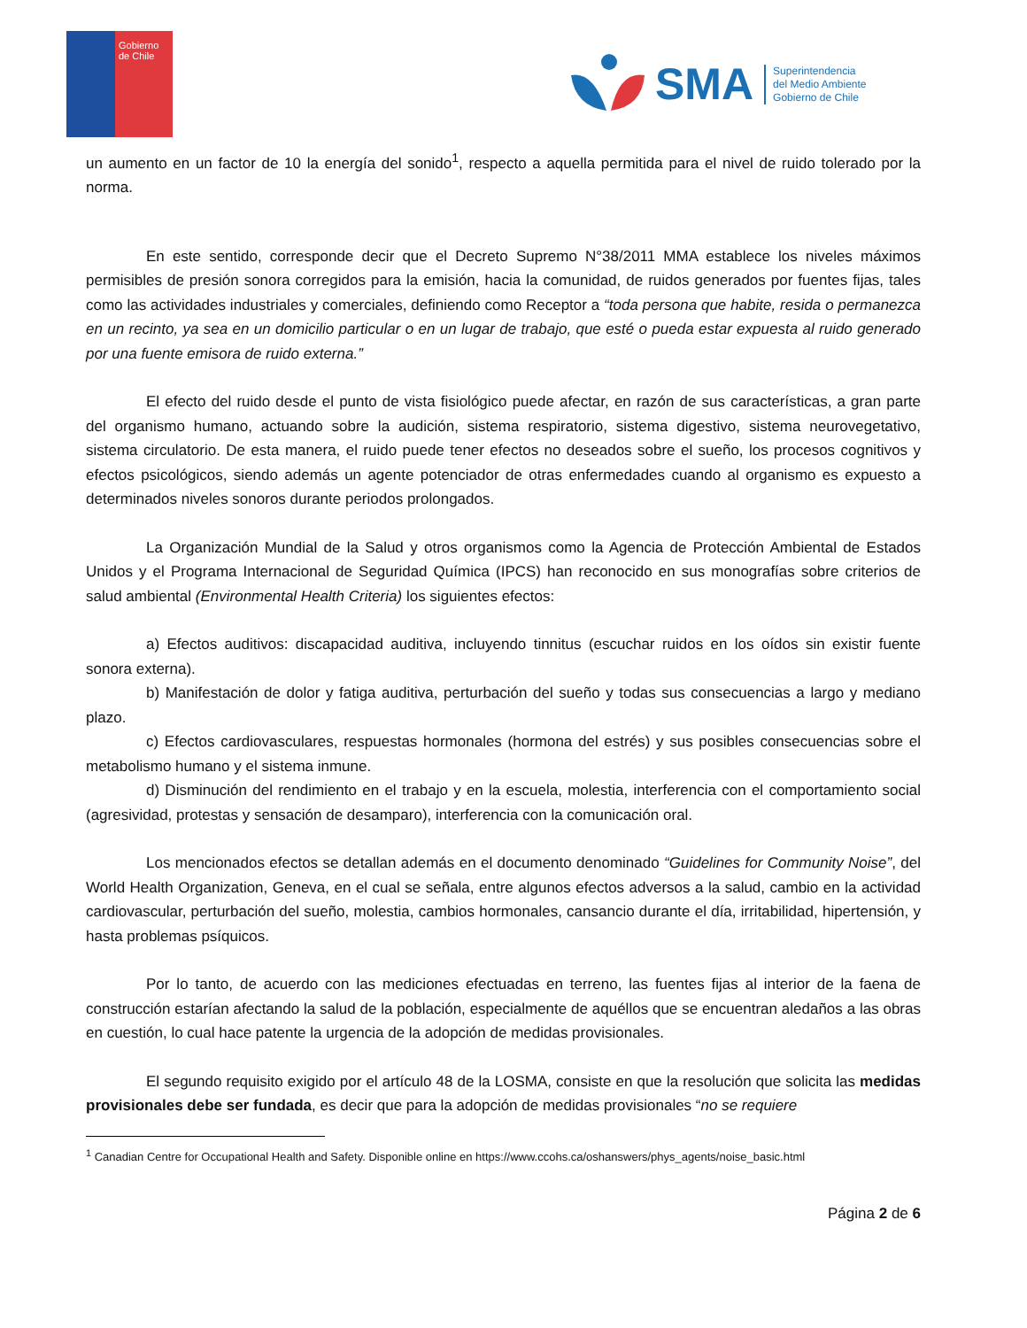Gobierno de Chile
SMA
Superintendencia
del Medio Ambiente
Gobierno de Chile
un aumento en un factor de 10 la energía del sonido<sup>1</sup>, respecto a aquella permitida para el nivel de ruido tolerado por la norma.
En este sentido, corresponde decir que el Decreto Supremo N°38/2011 MMA establece los niveles máximos permisibles de presión sonora corregidos para la emisión, hacia la comunidad, de ruidos generados por fuentes fijas, tales como las actividades industriales y comerciales, definiendo como Receptor a “toda persona que habite, resida o permanezca en un recinto, ya sea en un domicilio particular o en un lugar de trabajo, que esté o pueda estar expuesta al ruido generado por una fuente emisora de ruido externa.”
El efecto del ruido desde el punto de vista fisiológico puede afectar, en razón de sus características, a gran parte del organismo humano, actuando sobre la audición, sistema respiratorio, sistema digestivo, sistema neurovegetativo, sistema circulatorio. De esta manera, el ruido puede tener efectos no deseados sobre el sueño, los procesos cognitivos y efectos psicológicos, siendo además un agente potenciador de otras enfermedades cuando al organismo es expuesto a determinados niveles sonoros durante periodos prolongados.
La Organización Mundial de la Salud y otros organismos como la Agencia de Protección Ambiental de Estados Unidos y el Programa Internacional de Seguridad Química (IPCS) han reconocido en sus monografías sobre criterios de salud ambiental (Environmental Health Criteria) los siguientes efectos:
a) Efectos auditivos: discapacidad auditiva, incluyendo tinnitus (escuchar ruidos en los oídos sin existir fuente sonora externa).
b) Manifestación de dolor y fatiga auditiva, perturbación del sueño y todas sus consecuencias a largo y mediano plazo.
c) Efectos cardiovasculares, respuestas hormonales (hormona del estrés) y sus posibles consecuencias sobre el metabolismo humano y el sistema inmune.
d) Disminución del rendimiento en el trabajo y en la escuela, molestia, interferencia con el comportamiento social (agresividad, protestas y sensación de desamparo), interferencia con la comunicación oral.
Los mencionados efectos se detallan además en el documento denominado “Guidelines for Community Noise”, del World Health Organization, Geneva, en el cual se señala, entre algunos efectos adversos a la salud, cambio en la actividad cardiovascular, perturbación del sueño, molestia, cambios hormonales, cansancio durante el día, irritabilidad, hipertensión, y hasta problemas psíquicos.
Por lo tanto, de acuerdo con las mediciones efectuadas en terreno, las fuentes fijas al interior de la faena de construcción estarían afectando la salud de la población, especialmente de aquéllos que se encuentran aledaños a las obras en cuestión, lo cual hace patente la urgencia de la adopción de medidas provisionales.
El segundo requisito exigido por el artículo 48 de la LOSMA, consiste en que la resolución que solicita las medidas provisionales debe ser fundada, es decir que para la adopción de medidas provisionales “no se requiere
<sup>1</sup> Canadian Centre for Occupational Health and Safety. Disponible online en https://www.ccohs.ca/oshanswers/phys_agents/noise_basic.html
Página 2 de 6